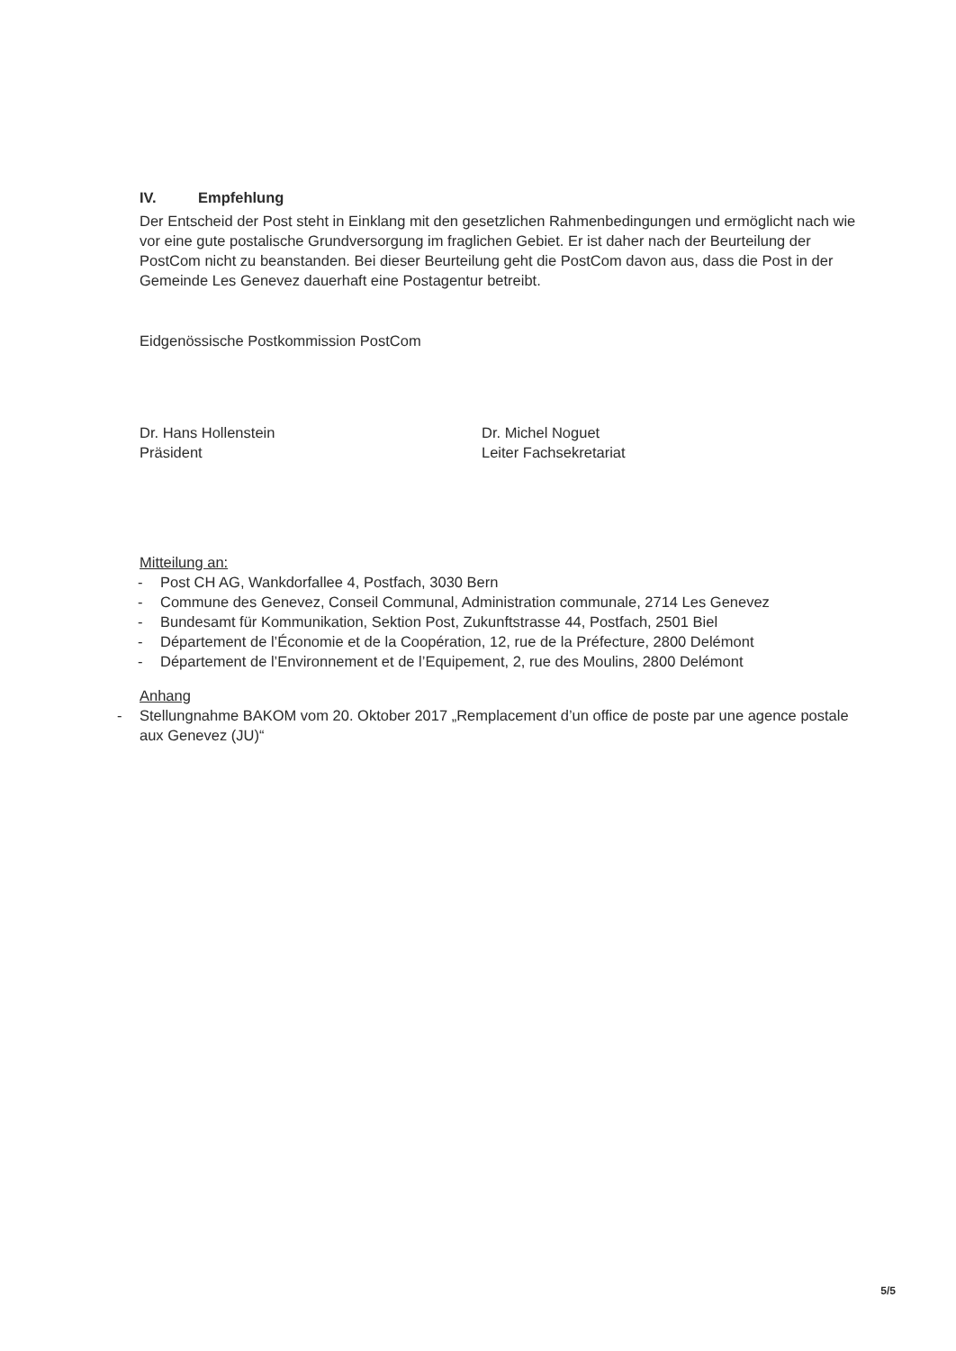IV. Empfehlung
Der Entscheid der Post steht in Einklang mit den gesetzlichen Rahmenbedingungen und ermöglicht nach wie vor eine gute postalische Grundversorgung im fraglichen Gebiet. Er ist daher nach der Beurteilung der PostCom nicht zu beanstanden. Bei dieser Beurteilung geht die PostCom davon aus, dass die Post in der Gemeinde Les Genevez dauerhaft eine Postagentur betreibt.
Eidgenössische Postkommission PostCom
Dr. Hans Hollenstein
Präsident
Dr. Michel Noguet
Leiter Fachsekretariat
Mitteilung an:
- Post CH AG, Wankdorfallee 4, Postfach, 3030 Bern
- Commune des Genevez, Conseil Communal, Administration communale, 2714 Les Genevez
- Bundesamt für Kommunikation, Sektion Post, Zukunftstrasse 44, Postfach, 2501 Biel
- Département de l’Économie et de la Coopération, 12, rue de la Préfecture, 2800 Delémont
- Département de l’Environnement et de l’Equipement, 2, rue des Moulins, 2800 Delémont
Anhang
- Stellungnahme BAKOM vom 20. Oktober 2017 „Remplacement d’un office de poste par une agence postale aux Genevez (JU)“
5/5